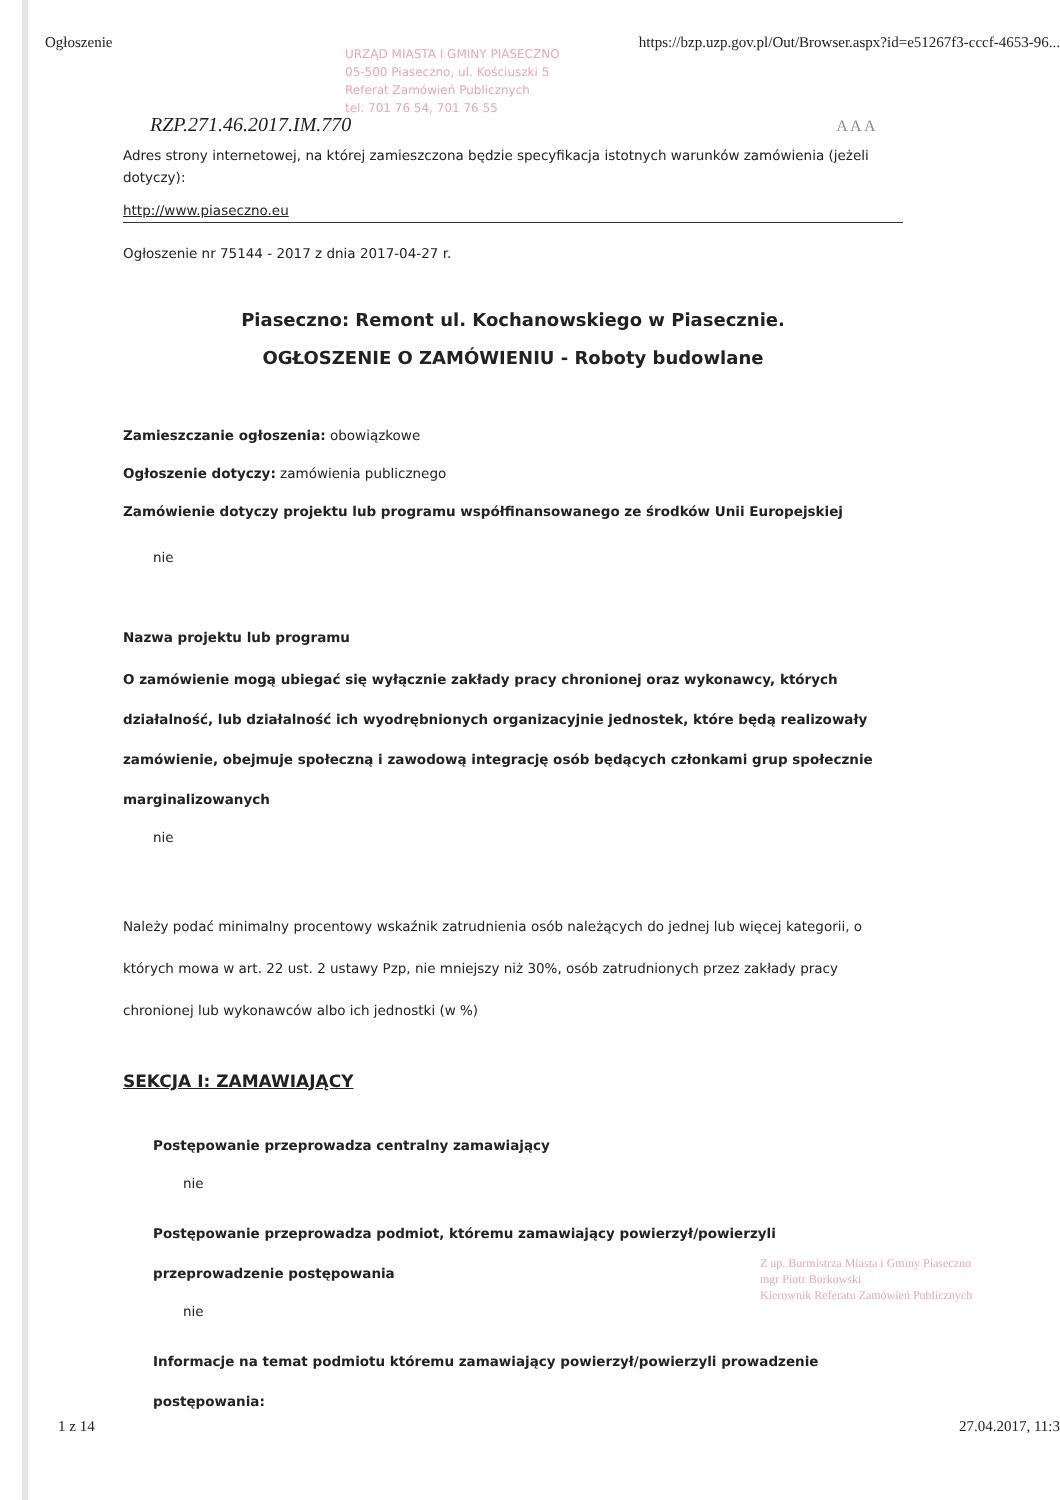Ogłoszenie https://bzp.uzp.gov.pl/Out/Browser.aspx?id=e51267f3-cccf-4653-96...
URZĄD MIASTA I GMINY PIASECZNO
05-500 Piaseczno, ul. Kościuszki 5
Referat Zamówień Publicznych
tel. 701 76 54, 701 76 55
RZP.271.46.2017.IM.770 A A A
Adres strony internetowej, na której zamieszczona będzie specyfikacja istotnych warunków zamówienia (jeżeli dotyczy):
http://www.piaseczno.eu
Ogłoszenie nr 75144 - 2017 z dnia 2017-04-27 r.
Piaseczno: Remont ul. Kochanowskiego w Piasecznie.
OGŁOSZENIE O ZAMÓWIENIU - Roboty budowlane
Zamieszczanie ogłoszenia: obowiązkowe
Ogłoszenie dotyczy: zamówienia publicznego
Zamówienie dotyczy projektu lub programu współfinansowanego ze środków Unii Europejskiej
nie
Nazwa projektu lub programu
O zamówienie mogą ubiegać się wyłącznie zakłady pracy chronionej oraz wykonawcy, których działalność, lub działalność ich wyodrębnionych organizacyjnie jednostek, które będą realizowały zamówienie, obejmuje społeczną i zawodową integrację osób będących członkami grup społecznie marginalizowanych
nie
Należy podać minimalny procentowy wskaźnik zatrudnienia osób należących do jednej lub więcej kategorii, o których mowa w art. 22 ust. 2 ustawy Pzp, nie mniejszy niż 30%, osób zatrudnionych przez zakłady pracy chronionej lub wykonawców albo ich jednostki (w %)
SEKCJA I: ZAMAWIAJĄCY
Postępowanie przeprowadza centralny zamawiający
nie
Postępowanie przeprowadza podmiot, któremu zamawiający powierzył/powierzyli przeprowadzenie postępowania
nie
Informacje na temat podmiotu któremu zamawiający powierzył/powierzyli prowadzenie postępowania:
Z up. Burmistrza Miasta i Gminy Piaseczno
mgr Piotr Borkowski
Kierownik Referatu Zamówień Publicznych
1 z 14 27.04.2017, 11:3